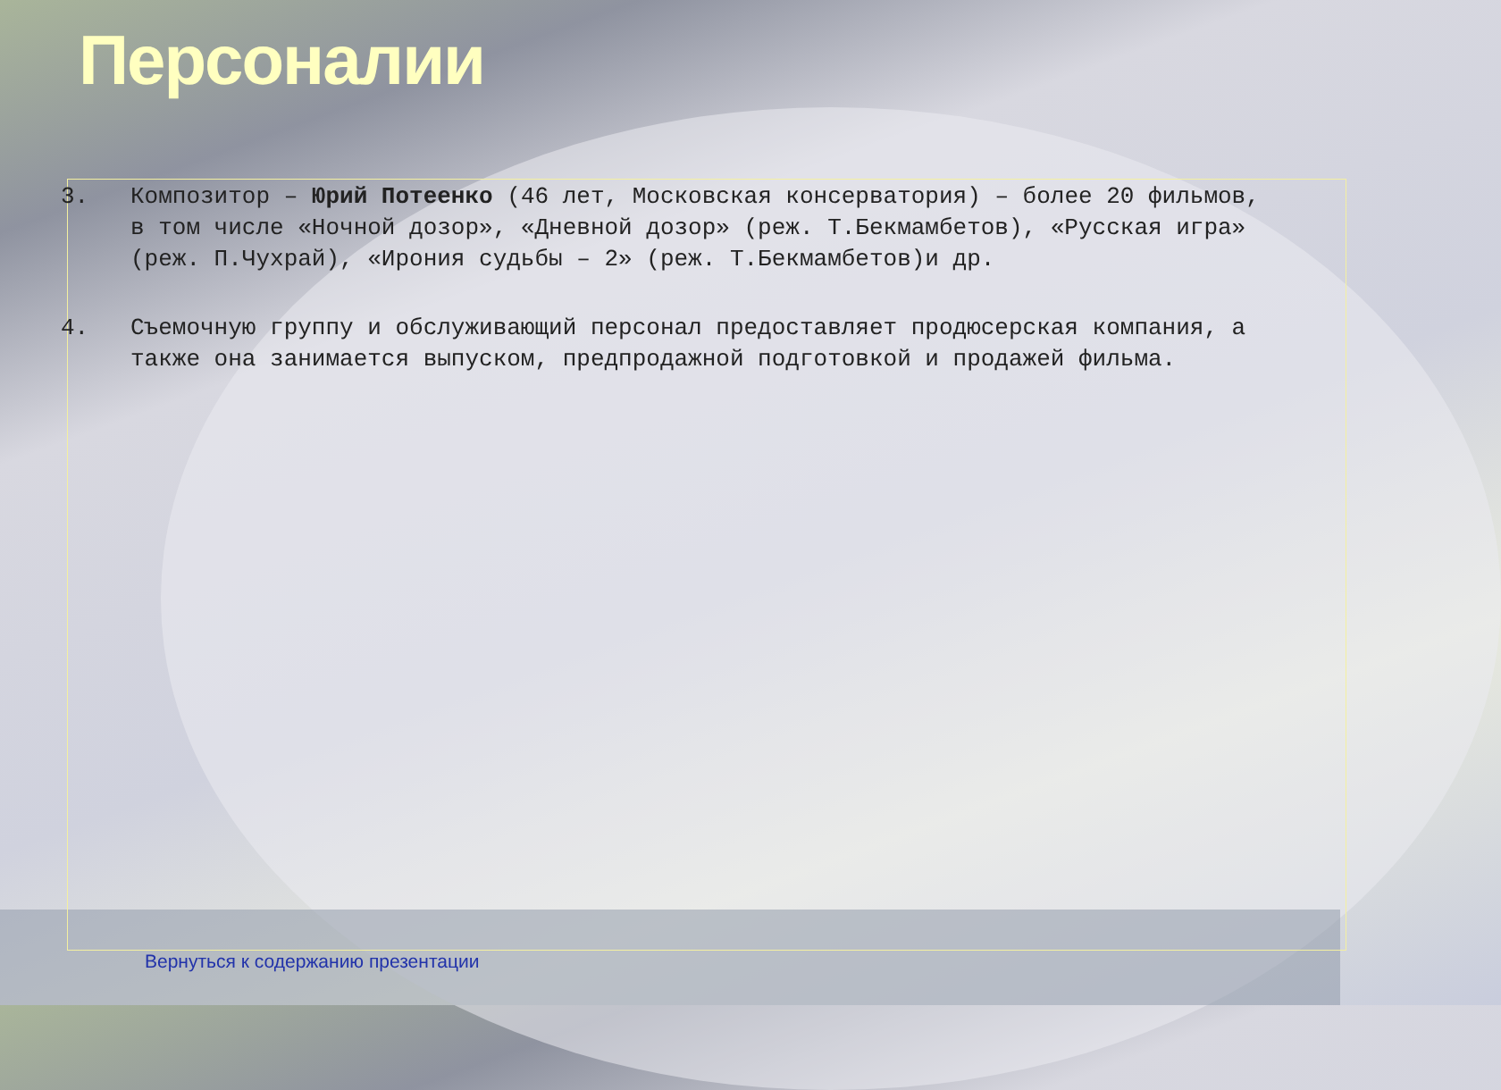Персоналии
3. Композитор – Юрий Потеенко (46 лет, Московская консерватория) – более 20 фильмов, в том числе «Ночной дозор», «Дневной дозор» (реж. Т.Бекмамбетов), «Русская игра» (реж. П.Чухрай), «Ирония судьбы – 2» (реж. Т.Бекмамбетов)и др.
4. Съемочную группу и обслуживающий персонал предоставляет продюсерская компания, а также она занимается выпуском, предпродажной подготовкой и продажей фильма.
Вернуться к содержанию презентации